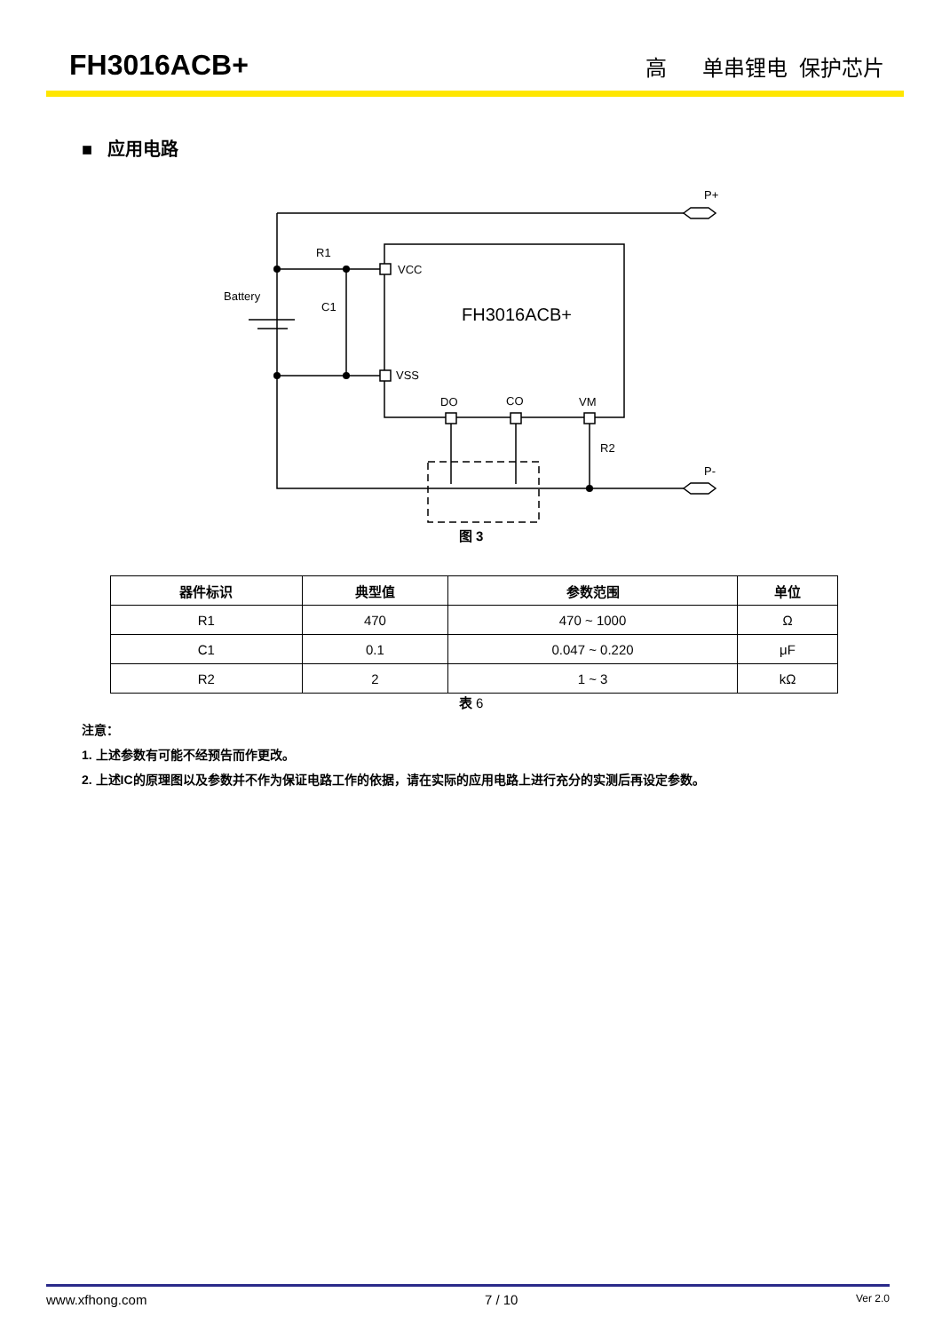FH3016ACB+ 高 单串锂电 保护芯片
■ 应用电路
R1
Battery
C1
VCC
VSS
DO
CO
VM
R2
P+
P-
FH3016ACB+
图 3
| 器件标识 | 典型值 | 参数范围 | 单位 |
| --- | --- | --- | --- |
| R1 | 470 | 470 ~ 1000 | Ω |
| C1 | 0.1 | 0.047 ~ 0.220 | μF |
| R2 | 2 | 1 ~ 3 | kΩ |
表 6
注意：
1. 上述参数有可能不经预告而作更改。
2. 上述IC的原理图以及参数并不作为保证电路工作的依据，请在实际的应用电路上进行充分的实测后再设定参数。
www.xfhong.com 7 / 10 Ver 2.0